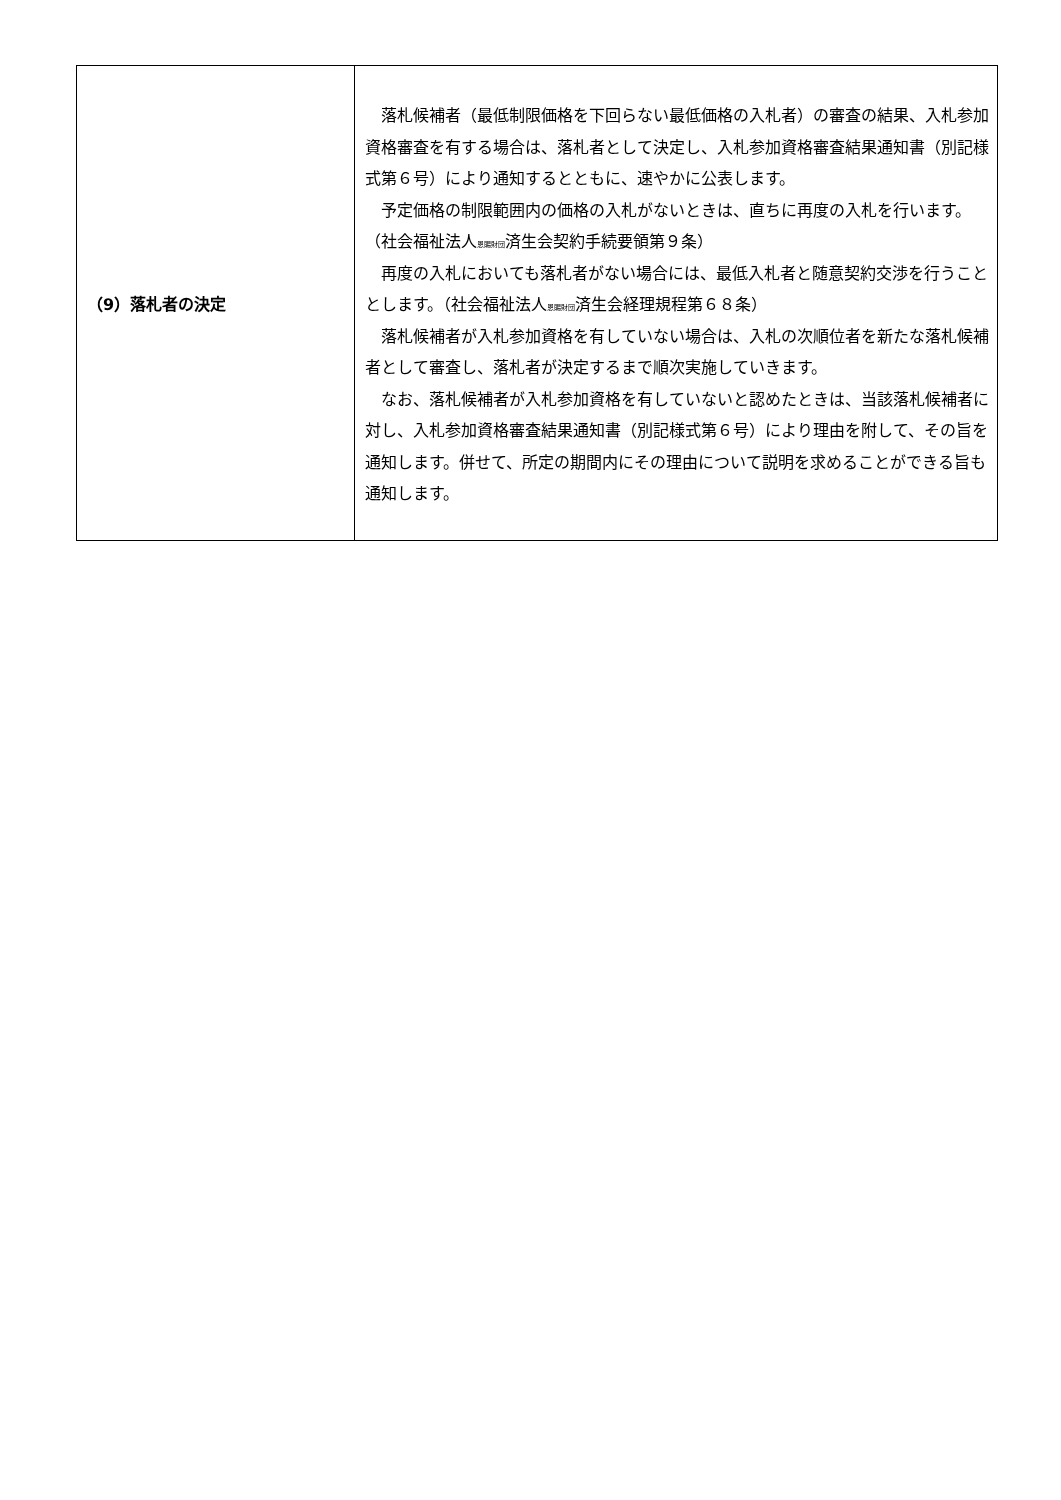| （9）落札者の決定 | 落札候補者（最低制限価格を下回らない最低価格の入札者）の審査の結果、入札参加資格審査を有する場合は、落札者として決定し、入札参加資格審査結果通知書（別記様式第６号）により通知するとともに、速やかに公表します。 予定価格の制限範囲内の価格の入札がないときは、直ちに再度の入札を行います。（社会福祉法人 恩賜財団 済生会契約手続要領第９条） 再度の入札においても落札者がない場合には、最低入札者と随意契約交渉を行うこととします。（社会福祉法人 恩賜財団 済生会経理規程第６８条） 落札候補者が入札参加資格を有していない場合は、入札の次順位者を新たな落札候補者として審査し、落札者が決定するまで順次実施していきます。 なお、落札候補者が入札参加資格を有していないと認めたときは、当該落札候補者に対し、入札参加資格審査結果通知書（別記様式第６号）により理由を附して、その旨を通知します。併せて、所定の期間内にその理由について説明を求めることができる旨も通知します。 |